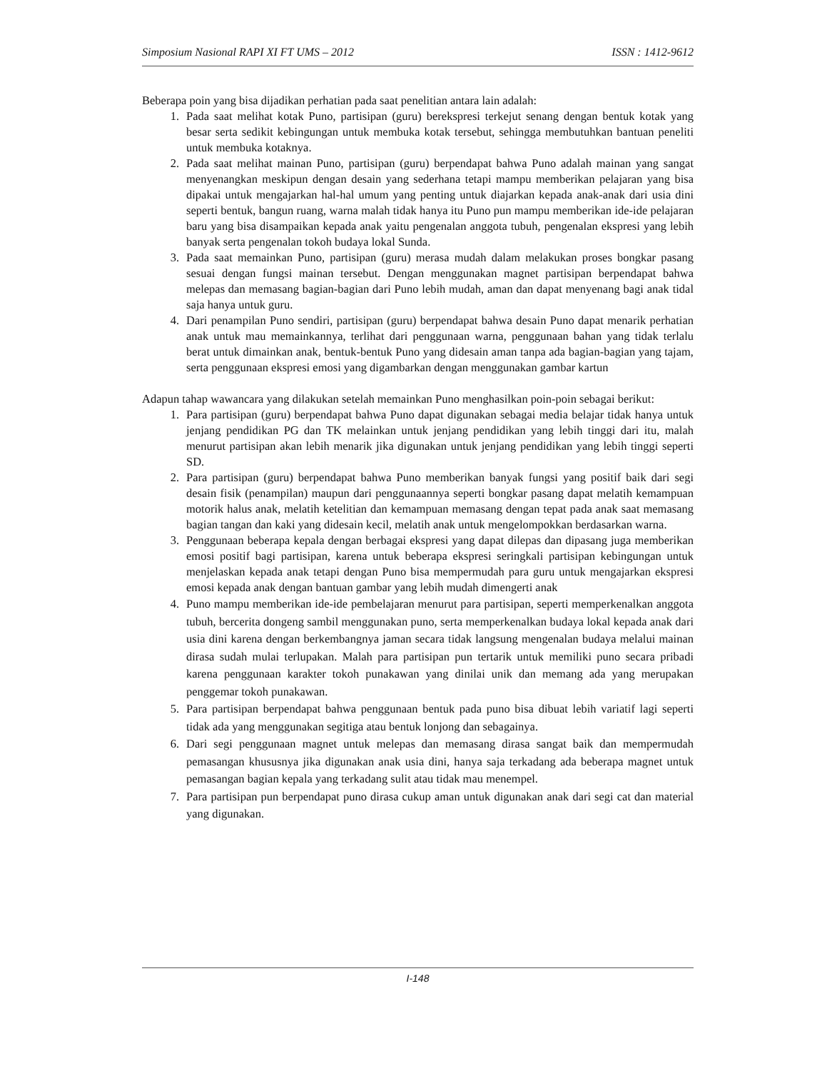Simposium Nasional RAPI XI FT UMS – 2012 ISSN : 1412-9612
Beberapa poin yang bisa dijadikan perhatian pada saat penelitian antara lain adalah:
1. Pada saat melihat kotak Puno, partisipan (guru) berekspresi terkejut senang dengan bentuk kotak yang besar serta sedikit kebingungan untuk membuka kotak tersebut, sehingga membutuhkan bantuan peneliti untuk membuka kotaknya.
2. Pada saat melihat mainan Puno, partisipan (guru) berpendapat bahwa Puno adalah mainan yang sangat menyenangkan meskipun dengan desain yang sederhana tetapi mampu memberikan pelajaran yang bisa dipakai untuk mengajarkan hal-hal umum yang penting untuk diajarkan kepada anak-anak dari usia dini seperti bentuk, bangun ruang, warna malah tidak hanya itu Puno pun mampu memberikan ide-ide pelajaran baru yang bisa disampaikan kepada anak yaitu pengenalan anggota tubuh, pengenalan ekspresi yang lebih banyak serta pengenalan tokoh budaya lokal Sunda.
3. Pada saat memainkan Puno, partisipan (guru) merasa mudah dalam melakukan proses bongkar pasang sesuai dengan fungsi mainan tersebut. Dengan menggunakan magnet partisipan berpendapat bahwa melepas dan memasang bagian-bagian dari Puno lebih mudah, aman dan dapat menyenang bagi anak tidal saja hanya untuk guru.
4. Dari penampilan Puno sendiri, partisipan (guru) berpendapat bahwa desain Puno dapat menarik perhatian anak untuk mau memainkannya, terlihat dari penggunaan warna, penggunaan bahan yang tidak terlalu berat untuk dimainkan anak, bentuk-bentuk Puno yang didesain aman tanpa ada bagian-bagian yang tajam, serta penggunaan ekspresi emosi yang digambarkan dengan menggunakan gambar kartun
Adapun tahap wawancara yang dilakukan setelah memainkan Puno menghasilkan poin-poin sebagai berikut:
1. Para partisipan (guru) berpendapat bahwa Puno dapat digunakan sebagai media belajar tidak hanya untuk jenjang pendidikan PG dan TK melainkan untuk jenjang pendidikan yang lebih tinggi dari itu, malah menurut partisipan akan lebih menarik jika digunakan untuk jenjang pendidikan yang lebih tinggi seperti SD.
2. Para partisipan (guru) berpendapat bahwa Puno memberikan banyak fungsi yang positif baik dari segi desain fisik (penampilan) maupun dari penggunaannya seperti bongkar pasang dapat melatih kemampuan motorik halus anak, melatih ketelitian dan kemampuan memasang dengan tepat pada anak saat memasang bagian tangan dan kaki yang didesain kecil, melatih anak untuk mengelompokkan berdasarkan warna.
3. Penggunaan beberapa kepala dengan berbagai ekspresi yang dapat dilepas dan dipasang juga memberikan emosi positif bagi partisipan, karena untuk beberapa ekspresi seringkali partisipan kebingungan untuk menjelaskan kepada anak tetapi dengan Puno bisa mempermudah para guru untuk mengajarkan ekspresi emosi kepada anak dengan bantuan gambar yang lebih mudah dimengerti anak
4. Puno mampu memberikan ide-ide pembelajaran menurut para partisipan, seperti memperkenalkan anggota tubuh, bercerita dongeng sambil menggunakan puno, serta memperkenalkan budaya lokal kepada anak dari usia dini karena dengan berkembangnya jaman secara tidak langsung mengenalan budaya melalui mainan dirasa sudah mulai terlupakan. Malah para partisipan pun tertarik untuk memiliki puno secara pribadi karena penggunaan karakter tokoh punakawan yang dinilai unik dan memang ada yang merupakan penggemar tokoh punakawan.
5. Para partisipan berpendapat bahwa penggunaan bentuk pada puno bisa dibuat lebih variatif lagi seperti tidak ada yang menggunakan segitiga atau bentuk lonjong dan sebagainya.
6. Dari segi penggunaan magnet untuk melepas dan memasang dirasa sangat baik dan mempermudah pemasangan khususnya jika digunakan anak usia dini, hanya saja terkadang ada beberapa magnet untuk pemasangan bagian kepala yang terkadang sulit atau tidak mau menempel.
7. Para partisipan pun berpendapat puno dirasa cukup aman untuk digunakan anak dari segi cat dan material yang digunakan.
I-148